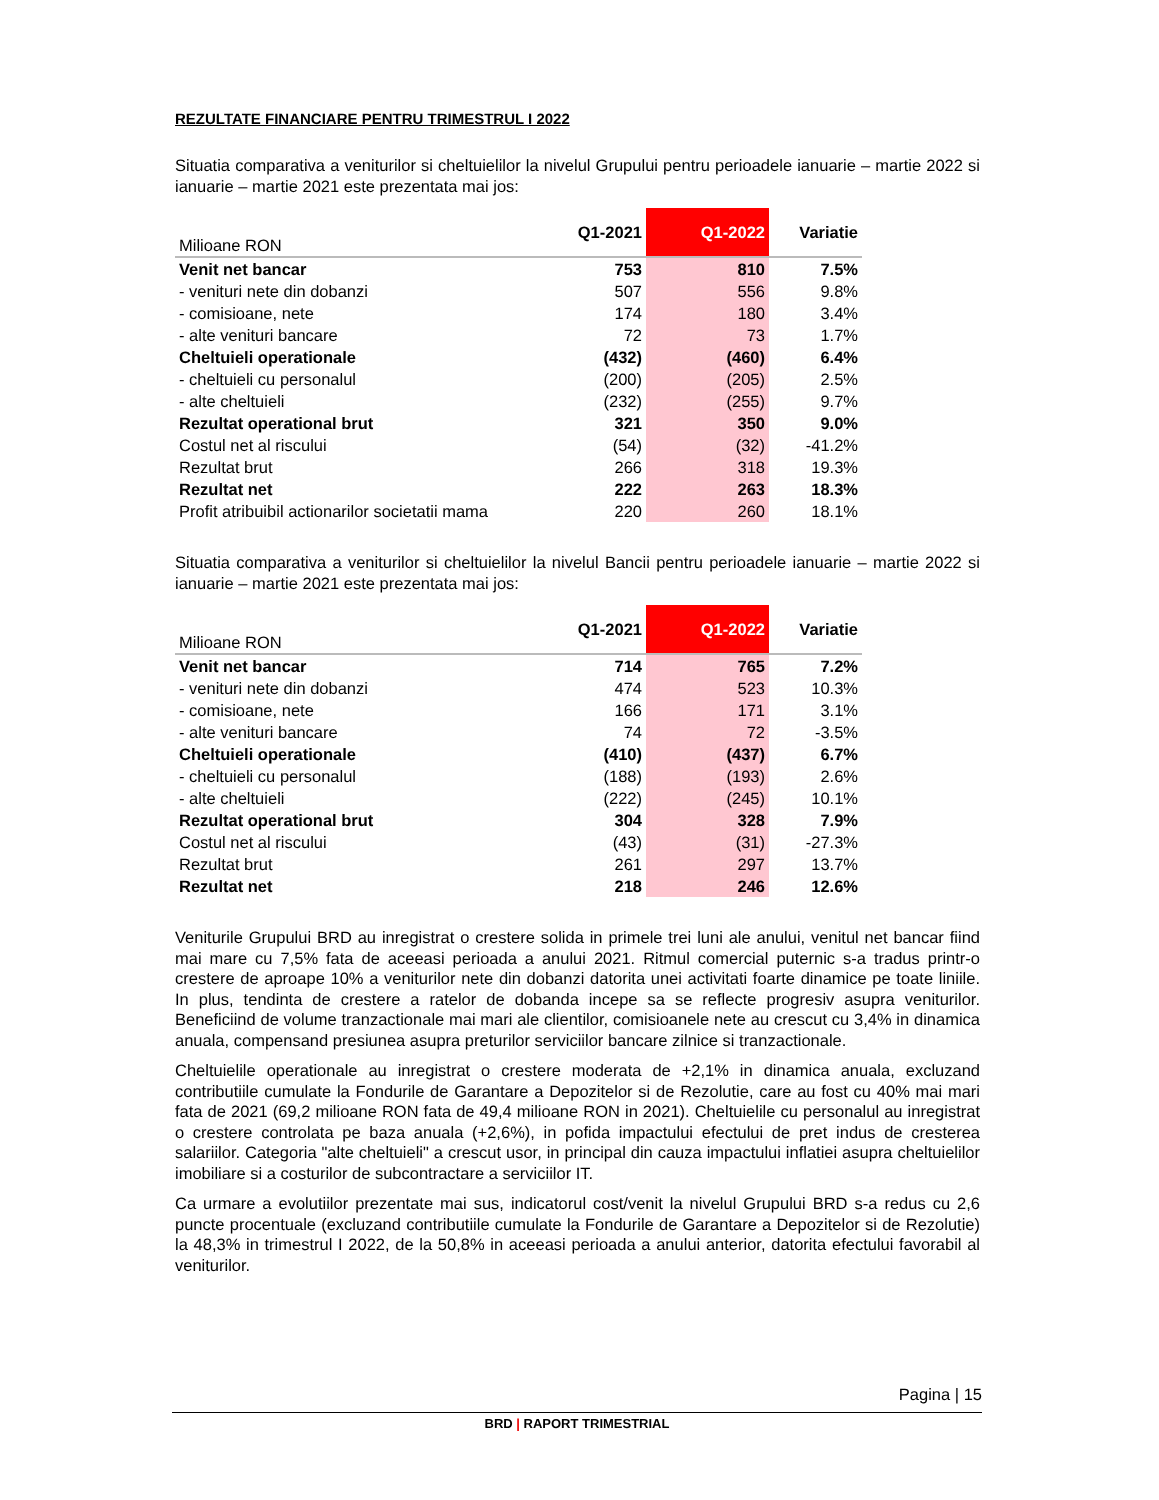REZULTATE FINANCIARE PENTRU TRIMESTRUL I 2022
Situatia comparativa a veniturilor si cheltuielilor la nivelul Grupului pentru perioadele ianuarie – martie 2022 si ianuarie – martie 2021 este prezentata mai jos:
| Milioane RON | Q1-2021 | Q1-2022 | Variatie |
| --- | --- | --- | --- |
| Venit net bancar | 753 | 810 | 7.5% |
| - venituri nete din dobanzi | 507 | 556 | 9.8% |
| - comisioane, nete | 174 | 180 | 3.4% |
| - alte venituri bancare | 72 | 73 | 1.7% |
| Cheltuieli operationale | (432) | (460) | 6.4% |
| - cheltuieli cu personalul | (200) | (205) | 2.5% |
| - alte cheltuieli | (232) | (255) | 9.7% |
| Rezultat operational brut | 321 | 350 | 9.0% |
| Costul net al riscului | (54) | (32) | -41.2% |
| Rezultat brut | 266 | 318 | 19.3% |
| Rezultat net | 222 | 263 | 18.3% |
| Profit atribuibil actionarilor societatii mama | 220 | 260 | 18.1% |
Situatia comparativa a veniturilor si cheltuielilor la nivelul Bancii pentru perioadele ianuarie – martie 2022 si ianuarie – martie 2021 este prezentata mai jos:
| Milioane RON | Q1-2021 | Q1-2022 | Variatie |
| --- | --- | --- | --- |
| Venit net bancar | 714 | 765 | 7.2% |
| - venituri nete din dobanzi | 474 | 523 | 10.3% |
| - comisioane, nete | 166 | 171 | 3.1% |
| - alte venituri bancare | 74 | 72 | -3.5% |
| Cheltuieli operationale | (410) | (437) | 6.7% |
| - cheltuieli cu personalul | (188) | (193) | 2.6% |
| - alte cheltuieli | (222) | (245) | 10.1% |
| Rezultat operational brut | 304 | 328 | 7.9% |
| Costul net al riscului | (43) | (31) | -27.3% |
| Rezultat brut | 261 | 297 | 13.7% |
| Rezultat net | 218 | 246 | 12.6% |
Veniturile Grupului BRD au inregistrat o crestere solida in primele trei luni ale anului, venitul net bancar fiind mai mare cu 7,5% fata de aceeasi perioada a anului 2021. Ritmul comercial puternic s-a tradus printr-o crestere de aproape 10% a veniturilor nete din dobanzi datorita unei activitati foarte dinamice pe toate liniile. In plus, tendinta de crestere a ratelor de dobanda incepe sa se reflecte progresiv asupra veniturilor. Beneficiind de volume tranzactionale mai mari ale clientilor, comisioanele nete au crescut cu 3,4% in dinamica anuala, compensand presiunea asupra preturilor serviciilor bancare zilnice si tranzactionale.
Cheltuielile operationale au inregistrat o crestere moderata de +2,1% in dinamica anuala, excluzand contributiile cumulate la Fondurile de Garantare a Depozitelor si de Rezolutie, care au fost cu 40% mai mari fata de 2021 (69,2 milioane RON fata de 49,4 milioane RON in 2021). Cheltuielile cu personalul au inregistrat o crestere controlata pe baza anuala (+2,6%), in pofida impactului efectului de pret indus de cresterea salariilor. Categoria "alte cheltuieli" a crescut usor, in principal din cauza impactului inflatiei asupra cheltuielilor imobiliare si a costurilor de subcontractare a serviciilor IT.
Ca urmare a evolutiilor prezentate mai sus, indicatorul cost/venit la nivelul Grupului BRD s-a redus cu 2,6 puncte procentuale (excluzand contributiile cumulate la Fondurile de Garantare a Depozitelor si de Rezolutie) la 48,3% in trimestrul I 2022, de la 50,8% in aceeasi perioada a anului anterior, datorita efectului favorabil al veniturilor.
Pagina | 15
BRD | RAPORT TRIMESTRIAL